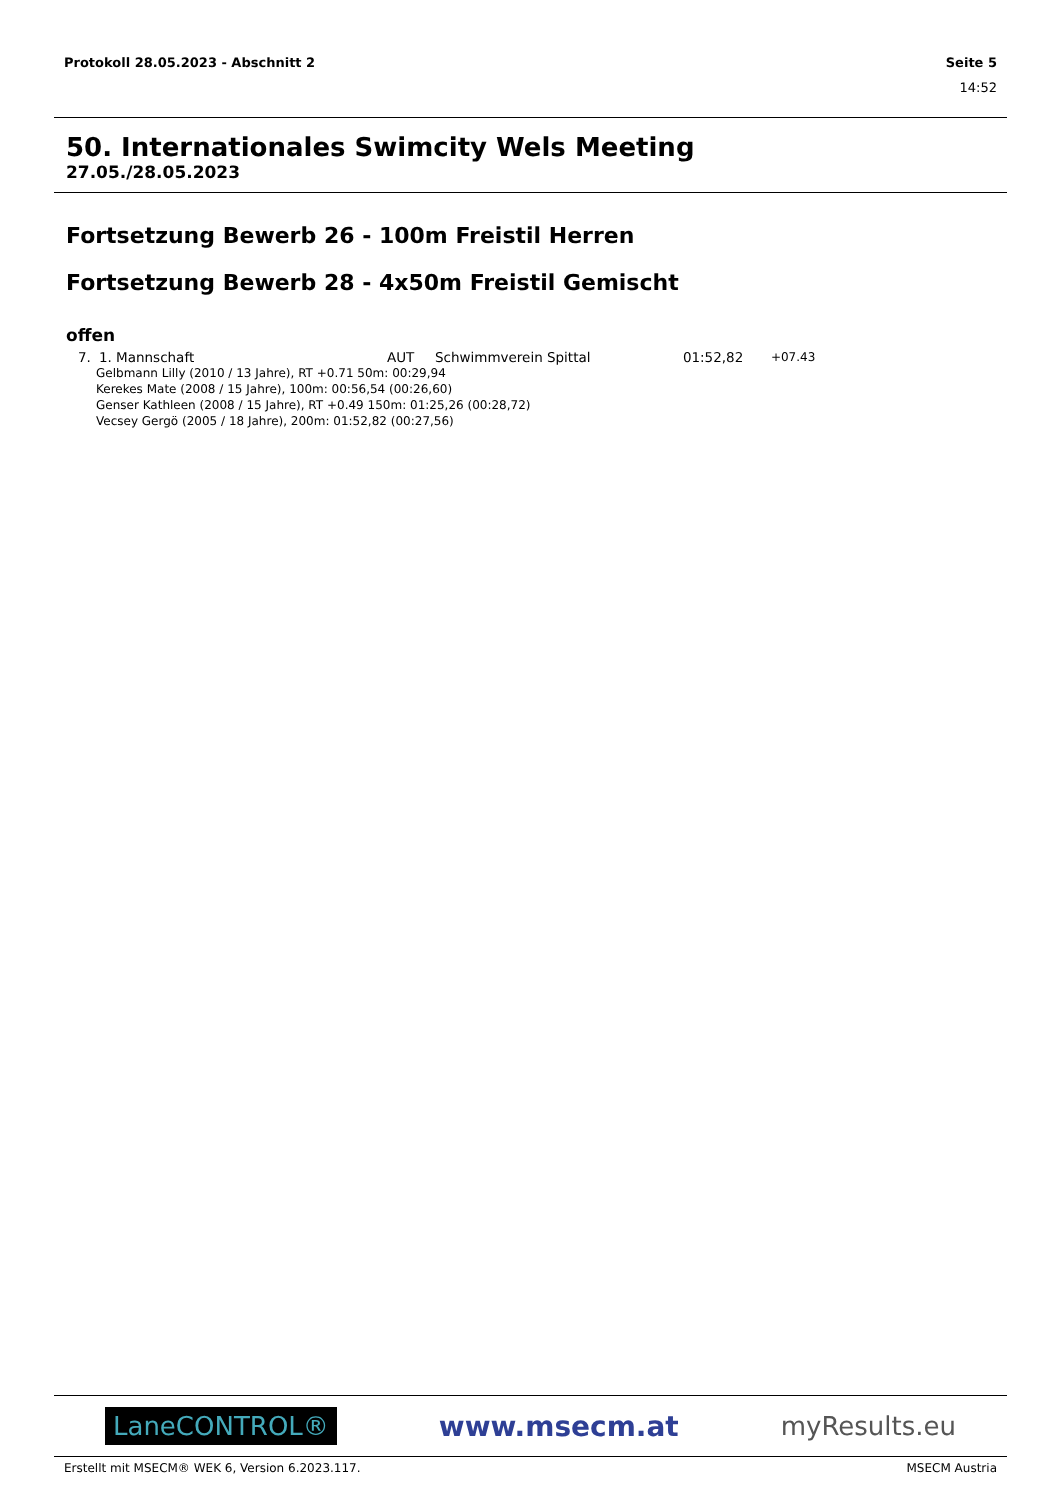Protokoll 28.05.2023 - Abschnitt 2 Seite 5
14:52
50. Internationales Swimcity Wels Meeting
27.05./28.05.2023
Fortsetzung Bewerb 26 - 100m Freistil Herren
Fortsetzung Bewerb 28 - 4x50m Freistil Gemischt
offen
| 7. | 1. Mannschaft | AUT | Schwimmverein Spittal | 01:52,82 | +07.43 |
Gelbmann Lilly (2010 / 13 Jahre), RT +0.71 50m: 00:29,94
Kerekes Mate (2008 / 15 Jahre), 100m: 00:56,54 (00:26,60)
Genser Kathleen (2008 / 15 Jahre), RT +0.49 150m: 01:25,26 (00:28,72)
Vecsey Gergö (2005 / 18 Jahre), 200m: 01:52,82 (00:27,56)
LaneCONTROL® www.msecm.at myResults.eu
Erstellt mit MSECM® WEK 6, Version 6.2023.117. MSECM Austria